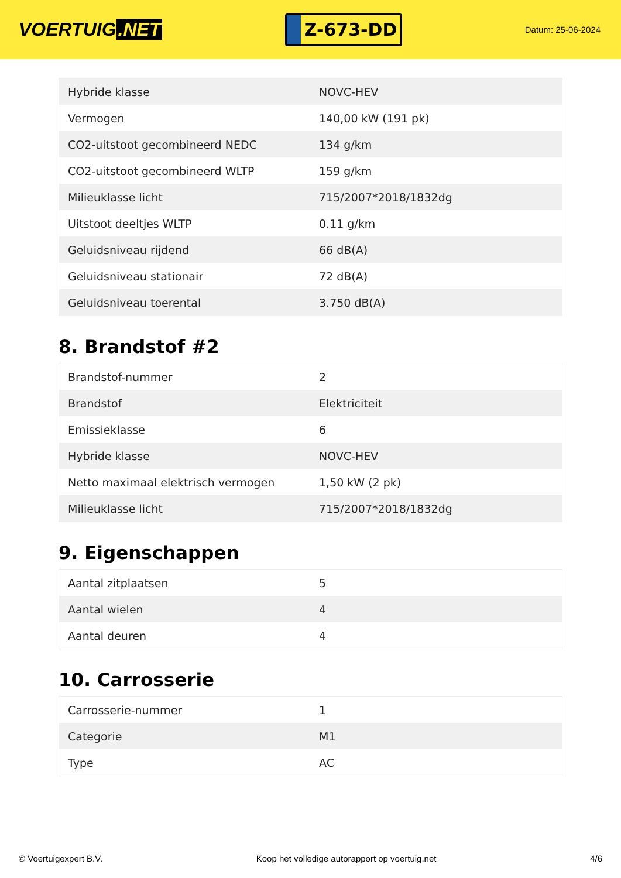VOERTUIG.NET
Z-673-DD
Datum: 25-06-2024
| Hybride klasse | NOVC-HEV |
| Vermogen | 140,00 kW (191 pk) |
| CO2-uitstoot gecombineerd NEDC | 134 g/km |
| CO2-uitstoot gecombineerd WLTP | 159 g/km |
| Milieuklasse licht | 715/2007*2018/1832dg |
| Uitstoot deeltjes WLTP | 0.11 g/km |
| Geluidsniveau rijdend | 66 dB(A) |
| Geluidsniveau stationair | 72 dB(A) |
| Geluidsniveau toerental | 3.750 dB(A) |
8. Brandstof #2
| Brandstof-nummer | 2 |
| Brandstof | Elektriciteit |
| Emissieklasse | 6 |
| Hybride klasse | NOVC-HEV |
| Netto maximaal elektrisch vermogen | 1,50 kW (2 pk) |
| Milieuklasse licht | 715/2007*2018/1832dg |
9. Eigenschappen
| Aantal zitplaatsen | 5 |
| Aantal wielen | 4 |
| Aantal deuren | 4 |
10. Carrosserie
| Carrosserie-nummer | 1 |
| Categorie | M1 |
| Type | AC |
© Voertuigexpert B.V. Koop het volledige autorapport op voertuig.net 4/6